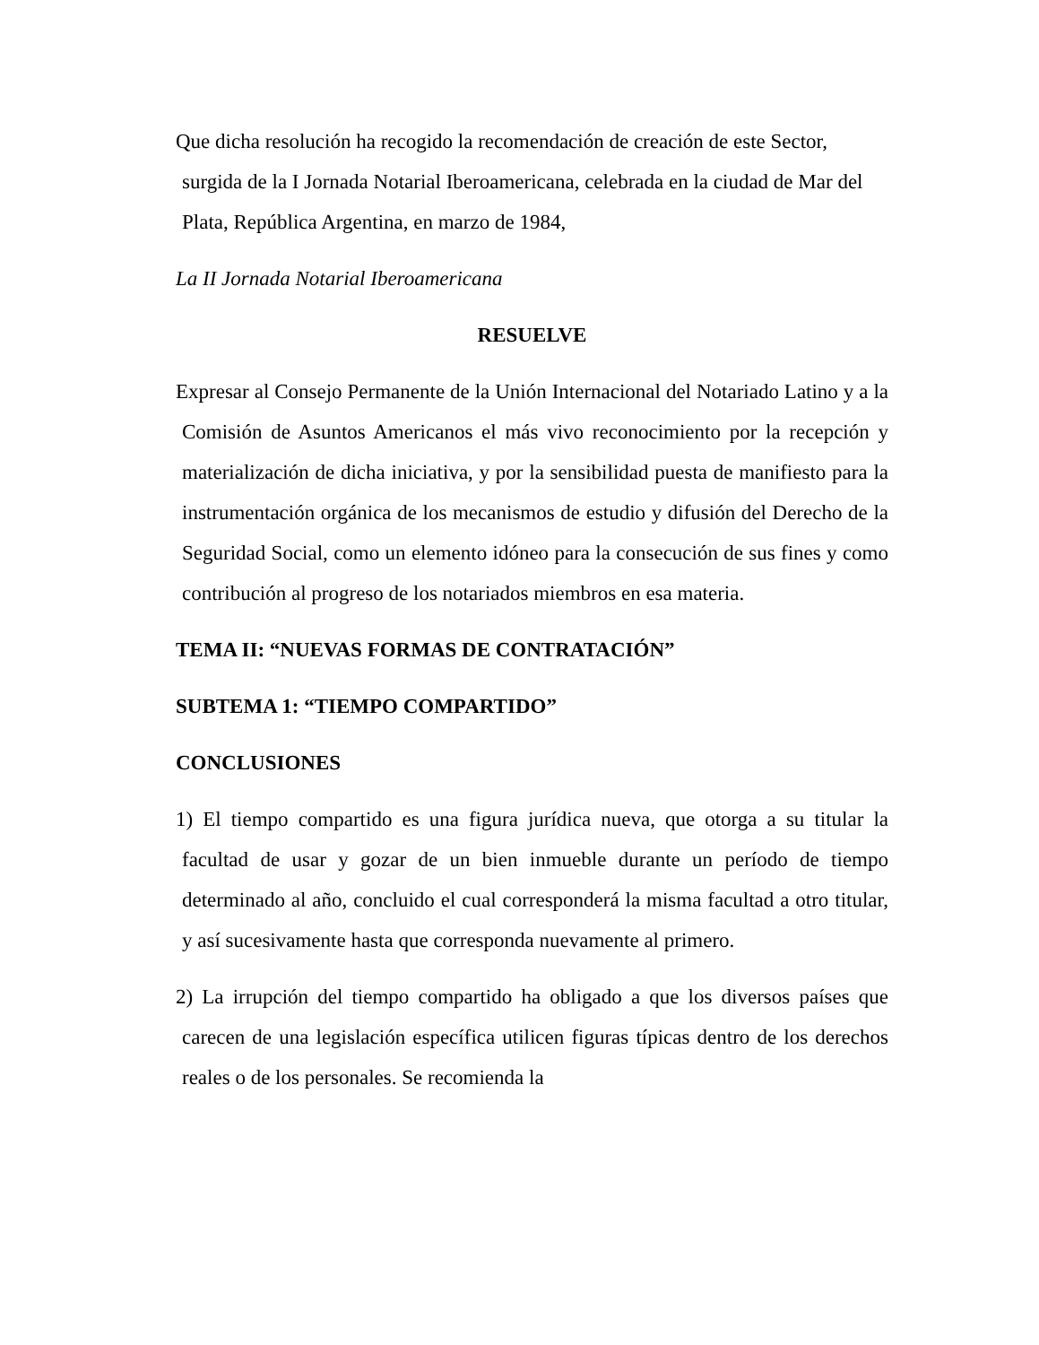Que dicha resolución ha recogido la recomendación de creación de este Sector, surgida de la I Jornada Notarial Iberoamericana, celebrada en la ciudad de Mar del Plata, República Argentina, en marzo de 1984,
La II Jornada Notarial Iberoamericana
RESUELVE
Expresar al Consejo Permanente de la Unión Internacional del Notariado Latino y a la Comisión de Asuntos Americanos el más vivo reconocimiento por la recepción y materialización de dicha iniciativa, y por la sensibilidad puesta de manifiesto para la instrumentación orgánica de los mecanismos de estudio y difusión del Derecho de la Seguridad Social, como un elemento idóneo para la consecución de sus fines y como contribución al progreso de los notariados miembros en esa materia.
TEMA II: “NUEVAS FORMAS DE CONTRATACIÓN”
SUBTEMA 1: “TIEMPO COMPARTIDO”
CONCLUSIONES
1) El tiempo compartido es una figura jurídica nueva, que otorga a su titular la facultad de usar y gozar de un bien inmueble durante un período de tiempo determinado al año, concluido el cual corresponderá la misma facultad a otro titular, y así sucesivamente hasta que corresponda nuevamente al primero.
2) La irrupción del tiempo compartido ha obligado a que los diversos países que carecen de una legislación específica utilicen figuras típicas dentro de los derechos reales o de los personales. Se recomienda la